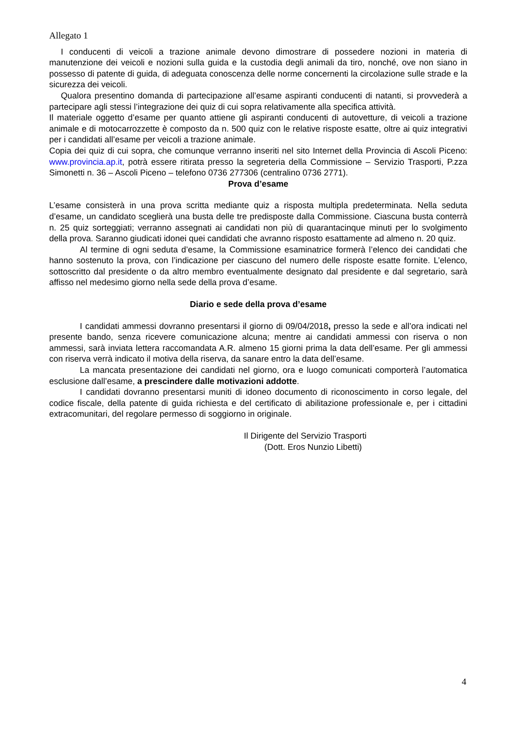Allegato 1
I conducenti di veicoli a trazione animale devono dimostrare di possedere nozioni in materia di manutenzione dei veicoli e nozioni sulla guida e la custodia degli animali da tiro, nonché, ove non siano in possesso di patente di guida, di adeguata conoscenza delle norme concernenti la circolazione sulle strade e la sicurezza dei veicoli.
Qualora presentino domanda di partecipazione all’esame aspiranti conducenti di natanti, si provvederà a partecipare agli stessi l’integrazione dei quiz di cui sopra relativamente alla specifica attività.
Il materiale oggetto d’esame per quanto attiene gli aspiranti conducenti di autovetture, di veicoli a trazione animale e di motocarrozzette è composto da n. 500 quiz con le relative risposte esatte, oltre ai quiz integrativi per i candidati all’esame per veicoli a trazione animale.
Copia dei quiz di cui sopra, che comunque verranno inseriti nel sito Internet della Provincia di Ascoli Piceno: www.provincia.ap.it, potrà essere ritirata presso la segreteria della Commissione – Servizio Trasporti, P.zza Simonetti n. 36 – Ascoli Piceno – telefono 0736 277306 (centralino 0736 2771).
Prova d’esame
L’esame consisterà in una prova scritta mediante quiz a risposta multipla predeterminata. Nella seduta d’esame, un candidato sceglierà una busta delle tre predisposte dalla Commissione. Ciascuna busta conterrà n. 25 quiz sorteggiati; verranno assegnati ai candidati non più di quarantacinque minuti per lo svolgimento della prova. Saranno giudicati idonei quei candidati che avranno risposto esattamente ad almeno n. 20 quiz.
Al termine di ogni seduta d’esame, la Commissione esaminatrice formerà l’elenco dei candidati che hanno sostenuto la prova, con l’indicazione per ciascuno del numero delle risposte esatte fornite. L’elenco, sottoscritto dal presidente o da altro membro eventualmente designato dal presidente e dal segretario, sarà affisso nel medesimo giorno nella sede della prova d’esame.
Diario e sede della prova d’esame
I candidati ammessi dovranno presentarsi il giorno di 09/04/2018, presso la sede e all’ora indicati nel presente bando, senza ricevere comunicazione alcuna; mentre ai candidati ammessi con riserva o non ammessi, sarà inviata lettera raccomandata A.R. almeno 15 giorni prima la data dell’esame. Per gli ammessi con riserva verrà indicato il motiva della riserva, da sanare entro la data dell’esame.
La mancata presentazione dei candidati nel giorno, ora e luogo comunicati comporterà l’automatica esclusione dall’esame, a prescindere dalle motivazioni addotte.
I candidati dovranno presentarsi muniti di idoneo documento di riconoscimento in corso legale, del codice fiscale, della patente di guida richiesta e del certificato di abilitazione professionale e, per i cittadini extracomunitari, del regolare permesso di soggiorno in originale.
Il Dirigente del Servizio Trasporti
(Dott. Eros Nunzio Libetti)
4